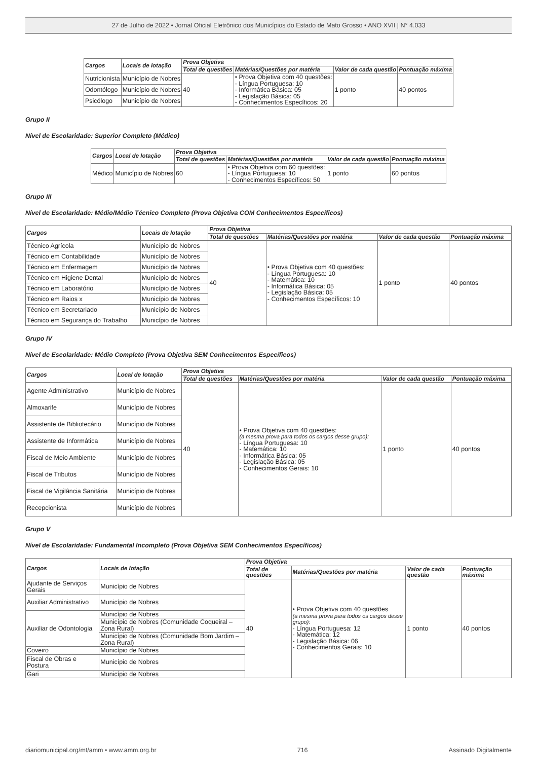27 de Julho de 2022 • Jornal Oficial Eletrônico dos Municípios do Estado de Mato Grosso • ANO XVII | N° 4.033
| Cargos | Locais de lotação | Prova Objetiva | | | |
| --- | --- | --- | --- | --- | --- |
| | | Total de questões | Matérias/Questões por matéria | Valor de cada questão | Pontuação máxima |
| Nutricionista | Município de Nobres | 40 | • Prova Objetiva com 40 questões: - Língua Portuguesa: 10 - Informática Básica: 05 - Legislação Básica: 05 - Conhecimentos Específicos: 20 | 1 ponto | 40 pontos |
| Odontólogo | Município de Nobres | | | | |
| Psicólogo | Município de Nobres | | | | |
Grupo II
Nível de Escolaridade: Superior Completo (Médico)
| Cargos | Local de lotação | Prova Objetiva | | | |
| --- | --- | --- | --- | --- | --- |
| | | Total de questões | Matérias/Questões por matéria | Valor de cada questão | Pontuação máxima |
| Médico | Município de Nobres | 60 | • Prova Objetiva com 60 questões: - Língua Portuguesa: 10 - Conhecimentos Específicos: 50 | 1 ponto | 60 pontos |
Grupo III
Nível de Escolaridade: Médio/Médio Técnico Completo (Prova Objetiva COM Conhecimentos Específicos)
| Cargos | Locais de lotação | Prova Objetiva | | | |
| --- | --- | --- | --- | --- | --- |
| | | Total de questões | Matérias/Questões por matéria | Valor de cada questão | Pontuação máxima |
| Técnico Agrícola | Município de Nobres | 40 | • Prova Objetiva com 40 questões: - Língua Portuguesa: 10 - Matemática: 10 - Informática Básica: 05 - Legislação Básica: 05 - Conhecimentos Específicos: 10 | 1 ponto | 40 pontos |
| Técnico em Contabilidade | Município de Nobres | | | | |
| Técnico em Enfermagem | Município de Nobres | | | | |
| Técnico em Higiene Dental | Município de Nobres | | | | |
| Técnico em Laboratório | Município de Nobres | | | | |
| Técnico em Raios x | Município de Nobres | | | | |
| Técnico em Secretariado | Município de Nobres | | | | |
| Técnico em Segurança do Trabalho | Município de Nobres | | | | |
Grupo IV
Nível de Escolaridade: Médio Completo (Prova Objetiva SEM Conhecimentos Específicos)
| Cargos | Local de lotação | Prova Objetiva | | | |
| --- | --- | --- | --- | --- | --- |
| | | Total de questões | Matérias/Questões por matéria | Valor de cada questão | Pontuação máxima |
| Agente Administrativo | Município de Nobres | 40 | • Prova Objetiva com 40 questões: (a mesma prova para todos os cargos desse grupo): - Língua Portuguesa: 10 - Matemática: 10 - Informática Básica: 05 - Legislação Básica: 05 - Conhecimentos Gerais: 10 | 1 ponto | 40 pontos |
| Almoxarife | Município de Nobres | | | | |
| Assistente de Bibliotecário | Município de Nobres | | | | |
| Assistente de Informática | Município de Nobres | | | | |
| Fiscal de Meio Ambiente | Município de Nobres | | | | |
| Fiscal de Tributos | Município de Nobres | | | | |
| Fiscal de Vigilância Sanitária | Município de Nobres | | | | |
| Recepcionista | Município de Nobres | | | | |
Grupo V
Nível de Escolaridade: Fundamental Incompleto (Prova Objetiva SEM Conhecimentos Específicos)
| Cargos | Locais de lotação | Prova Objetiva | | | |
| --- | --- | --- | --- | --- | --- |
| | | Total de questões | Matérias/Questões por matéria | Valor de cada questão | Pontuação máxima |
| Ajudante de Serviços Gerais | Município de Nobres | 40 | • Prova Objetiva com 40 questões (a mesma prova para todos os cargos desse grupo): - Língua Portuguesa: 12 - Matemática: 12 - Legislação Básica: 06 - Conhecimentos Gerais: 10 | 1 ponto | 40 pontos |
| Auxiliar Administrativo | Município de Nobres | | | | |
| Auxiliar de Odontologia | Município de Nobres | | | | |
| | Município de Nobres (Comunidade Coqueiral – Zona Rural) | | | | |
| | Município de Nobres (Comunidade Bom Jardim – Zona Rural) | | | | |
| Coveiro | Município de Nobres | | | | |
| Fiscal de Obras e Postura | Município de Nobres | | | | |
| Gari | Município de Nobres | | | | |
diariomunicipal.org/mt/amm • www.amm.org.br 716 Assinado Digitalmente